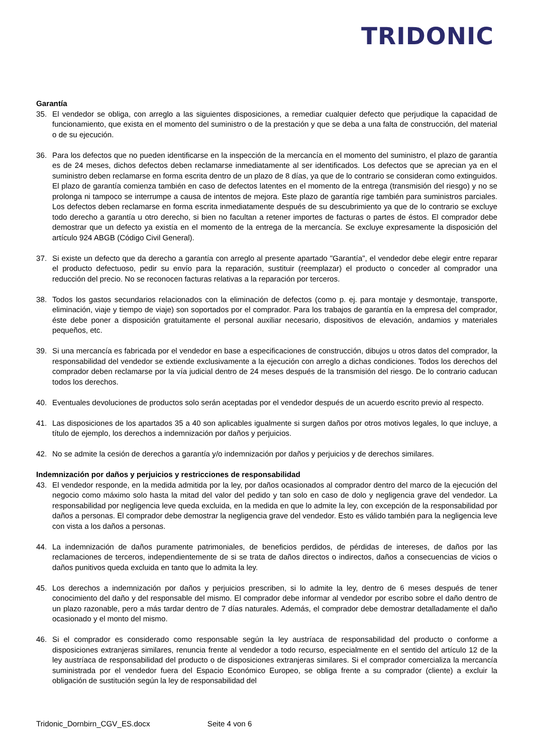TRIDONIC
Garantía
35. El vendedor se obliga, con arreglo a las siguientes disposiciones, a remediar cualquier defecto que perjudique la capacidad de funcionamiento, que exista en el momento del suministro o de la prestación y que se deba a una falta de construcción, del material o de su ejecución.
36. Para los defectos que no pueden identificarse en la inspección de la mercancía en el momento del suministro, el plazo de garantía es de 24 meses, dichos defectos deben reclamarse inmediatamente al ser identificados. Los defectos que se aprecian ya en el suministro deben reclamarse en forma escrita dentro de un plazo de 8 días, ya que de lo contrario se consideran como extinguidos. El plazo de garantía comienza también en caso de defectos latentes en el momento de la entrega (transmisión del riesgo) y no se prolonga ni tampoco se interrumpe a causa de intentos de mejora. Este plazo de garantía rige también para suministros parciales. Los defectos deben reclamarse en forma escrita inmediatamente después de su descubrimiento ya que de lo contrario se excluye todo derecho a garantía u otro derecho, si bien no facultan a retener importes de facturas o partes de éstos. El comprador debe demostrar que un defecto ya existía en el momento de la entrega de la mercancía. Se excluye expresamente la disposición del artículo 924 ABGB (Código Civil General).
37. Si existe un defecto que da derecho a garantía con arreglo al presente apartado "Garantía", el vendedor debe elegir entre reparar el producto defectuoso, pedir su envío para la reparación, sustituir (reemplazar) el producto o conceder al comprador una reducción del precio. No se reconocen facturas relativas a la reparación por terceros.
38. Todos los gastos secundarios relacionados con la eliminación de defectos (como p. ej. para montaje y desmontaje, transporte, eliminación, viaje y tiempo de viaje) son soportados por el comprador. Para los trabajos de garantía en la empresa del comprador, éste debe poner a disposición gratuitamente el personal auxiliar necesario, dispositivos de elevación, andamios y materiales pequeños, etc.
39. Si una mercancía es fabricada por el vendedor en base a especificaciones de construcción, dibujos u otros datos del comprador, la responsabilidad del vendedor se extiende exclusivamente a la ejecución con arreglo a dichas condiciones. Todos los derechos del comprador deben reclamarse por la vía judicial dentro de 24 meses después de la transmisión del riesgo. De lo contrario caducan todos los derechos.
40. Eventuales devoluciones de productos solo serán aceptadas por el vendedor después de un acuerdo escrito previo al respecto.
41. Las disposiciones de los apartados 35 a 40 son aplicables igualmente si surgen daños por otros motivos legales, lo que incluye, a título de ejemplo, los derechos a indemnización por daños y perjuicios.
42. No se admite la cesión de derechos a garantía y/o indemnización por daños y perjuicios y de derechos similares.
Indemnización por daños y perjuicios y restricciones de responsabilidad
43. El vendedor responde, en la medida admitida por la ley, por daños ocasionados al comprador dentro del marco de la ejecución del negocio como máximo solo hasta la mitad del valor del pedido y tan solo en caso de dolo y negligencia grave del vendedor. La responsabilidad por negligencia leve queda excluida, en la medida en que lo admite la ley, con excepción de la responsabilidad por daños a personas. El comprador debe demostrar la negligencia grave del vendedor. Esto es válido también para la negligencia leve con vista a los daños a personas.
44. La indemnización de daños puramente patrimoniales, de beneficios perdidos, de pérdidas de intereses, de daños por las reclamaciones de terceros, independientemente de si se trata de daños directos o indirectos, daños a consecuencias de vicios o daños punitivos queda excluida en tanto que lo admita la ley.
45. Los derechos a indemnización por daños y perjuicios prescriben, si lo admite la ley, dentro de 6 meses después de tener conocimiento del daño y del responsable del mismo. El comprador debe informar al vendedor por escribo sobre el daño dentro de un plazo razonable, pero a más tardar dentro de 7 días naturales. Además, el comprador debe demostrar detalladamente el daño ocasionado y el monto del mismo.
46. Si el comprador es considerado como responsable según la ley austríaca de responsabilidad del producto o conforme a disposiciones extranjeras similares, renuncia frente al vendedor a todo recurso, especialmente en el sentido del artículo 12 de la ley austríaca de responsabilidad del producto o de disposiciones extranjeras similares. Si el comprador comercializa la mercancía suministrada por el vendedor fuera del Espacio Económico Europeo, se obliga frente a su comprador (cliente) a excluir la obligación de sustitución según la ley de responsabilidad del
Tridonic_Dornbirn_CGV_ES.docx Seite 4 von 6